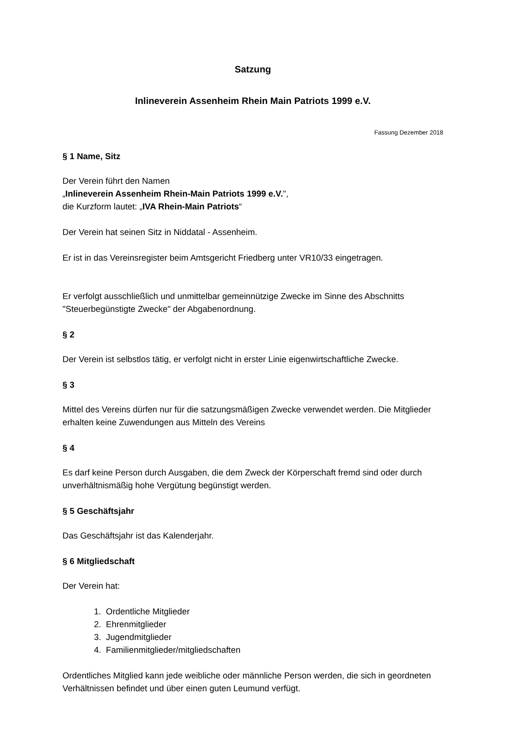Satzung
Inlineverein Assenheim Rhein Main Patriots 1999 e.V.
Fassung Dezember 2018
§ 1 Name, Sitz
Der Verein führt den Namen
„Inlineverein Assenheim Rhein-Main Patriots 1999 e.V.",
die Kurzform lautet: „IVA Rhein-Main Patriots“
Der Verein hat seinen Sitz in Niddatal - Assenheim.
Er ist in das Vereinsregister beim Amtsgericht Friedberg unter VR10/33 eingetragen.
Er verfolgt ausschließlich und unmittelbar gemeinnützige Zwecke im Sinne des Abschnitts "Steuerbegünstigte Zwecke" der Abgabenordnung.
§ 2
Der Verein ist selbstlos tätig, er verfolgt nicht in erster Linie eigenwirtschaftliche Zwecke.
§ 3
Mittel des Vereins dürfen nur für die satzungsmäßigen Zwecke verwendet werden. Die Mitglieder erhalten keine Zuwendungen aus Mitteln des Vereins
§ 4
Es darf keine Person durch Ausgaben, die dem Zweck der Körperschaft fremd sind oder durch unverhältnismäßig hohe Vergütung begünstigt werden.
§ 5 Geschäftsjahr
Das Geschäftsjahr ist das Kalenderjahr.
§ 6 Mitgliedschaft
Der Verein hat:
1. Ordentliche Mitglieder
2. Ehrenmitglieder
3. Jugendmitglieder
4. Familienmitglieder/mitgliedschaften
Ordentliches Mitglied kann jede weibliche oder männliche Person werden, die sich in geordneten Verhältnissen befindet und über einen guten Leumund verfügt.